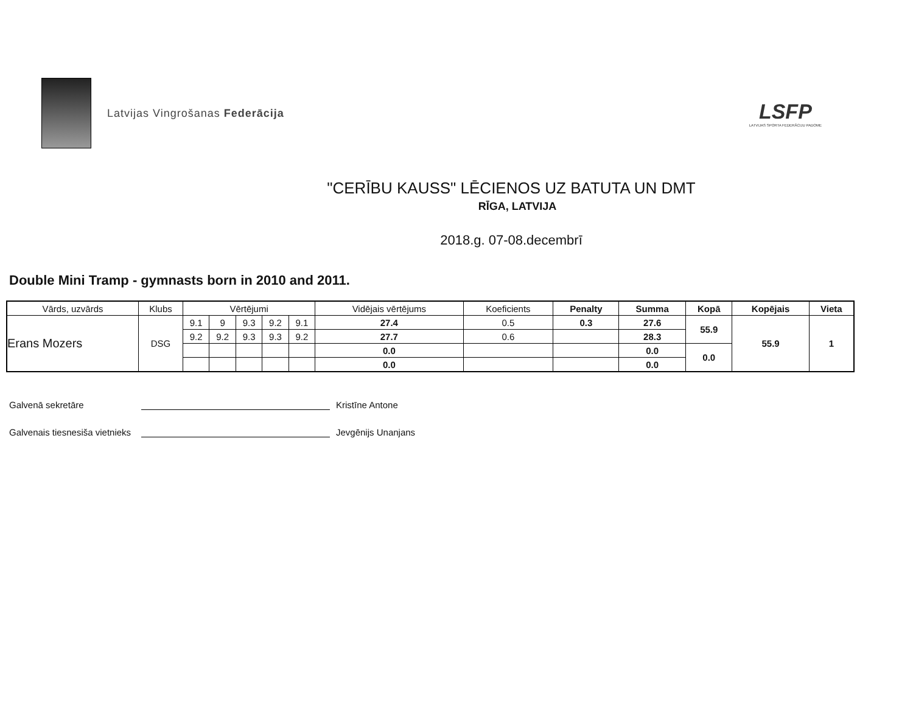Latvijas Vingrošanas Federācija
LSFP
LATVIJAS SPORTA FEDERĀCIJU PADOME
"CERĪBU KAUSS" LĒCIENOS UZ BATUTA UN DMT
RĪGA, LATVIJA
2018.g. 07-08.decembrī
Double Mini Tramp - gymnasts born in 2010 and 2011.
| Vārds, uzvārds | Klubs | Vērtējumi | | | | | Vidējais vērtējums | Koeficients | Penalty | Summa | Kopā | Kopējais | Vieta |
| --- | --- | --- | --- | --- | --- | --- | --- | --- | --- | --- | --- | --- | --- |
| Erans Mozers | DSG | 9.1 | 9 | 9.3 | 9.2 | 9.1 | 27.4 | 0.5 | 0.3 | 27.6 | 55.9 | 55.9 | 1 |
| | | 9.2 | 9.2 | 9.3 | 9.3 | 9.2 | 27.7 | 0.6 | | 28.3 | | | |
| | | | | | | | 0.0 | | | 0.0 | 0.0 | | |
| | | | | | | | 0.0 | | | 0.0 | | | |
Galvenā sekretāre Kristīne Antone
Galvenais tiesnesiša vietnieks Jevgēnijs Unanjans